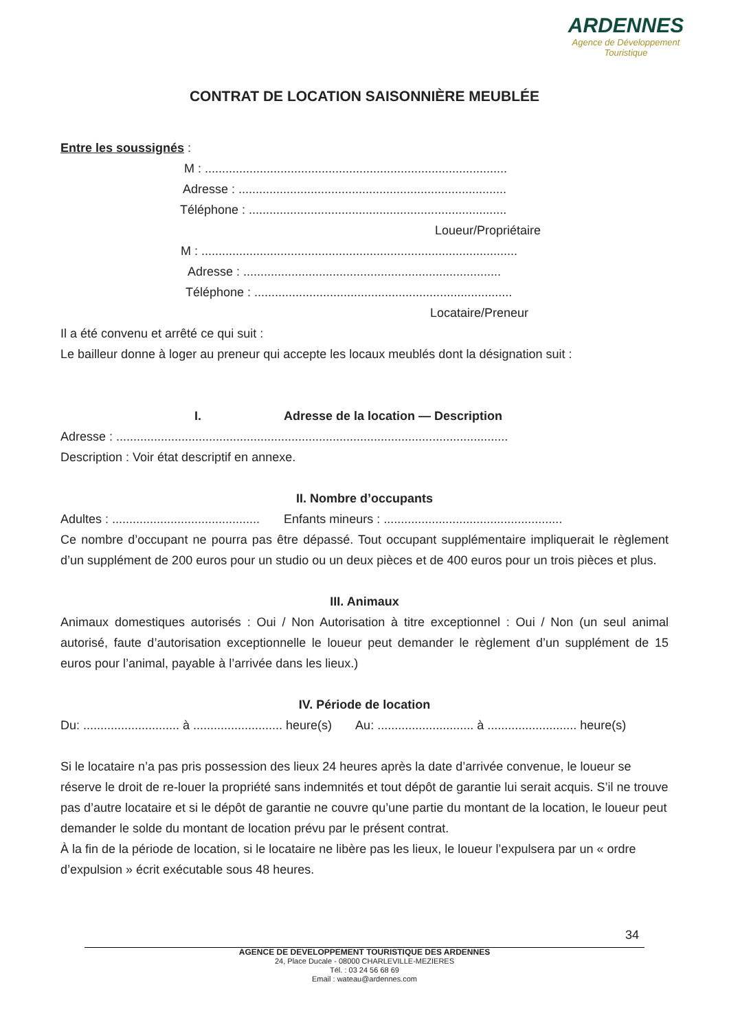ARDENNES
Agence de Développement
Touristique
CONTRAT DE LOCATION SAISONNIÈRE MEUBLÉE
Entre les soussignés :
M : ........................................................................................
Adresse : ..............................................................................
Téléphone : ...........................................................................
Loueur/Propriétaire
M : ............................................................................................
Adresse : ...........................................................................
Téléphone : ...........................................................................
Locataire/Preneur
Il a été convenu et arrêté ce qui suit :
Le bailleur donne à loger au preneur qui accepte les locaux meublés dont la désignation suit :
I. Adresse de la location — Description
Adresse : ..................................................................................................................
Description : Voir état descriptif en annexe.
II. Nombre d’occupants
Adultes : ........................................... Enfants mineurs : ....................................................
Ce nombre d’occupant ne pourra pas être dépassé. Tout occupant supplémentaire impliquerait le règlement d’un supplément de 200 euros pour un studio ou un deux pièces et de 400 euros pour un trois pièces et plus.
III. Animaux
Animaux domestiques autorisés : Oui / Non Autorisation à titre exceptionnel : Oui / Non (un seul animal autorisé, faute d’autorisation exceptionnelle le loueur peut demander le règlement d’un supplément de 15 euros pour l’animal, payable à l’arrivée dans les lieux.)
IV. Période de location
Du: ............................ à .......................... heure(s) Au: ............................ à .......................... heure(s)
Si le locataire n’a pas pris possession des lieux 24 heures après la date d’arrivée convenue, le loueur se réserve le droit de re-louer la propriété sans indemnités et tout dépôt de garantie lui serait acquis. S’il ne trouve pas d’autre locataire et si le dépôt de garantie ne couvre qu’une partie du montant de la location, le loueur peut demander le solde du montant de location prévu par le présent contrat.
À la fin de la période de location, si le locataire ne libère pas les lieux, le loueur l’expulsera par un « ordre d’expulsion » écrit exécutable sous 48 heures.
34
AGENCE DE DEVELOPPEMENT TOURISTIQUE DES ARDENNES
24, Place Ducale - 08000 CHARLEVILLE-MEZIERES
Tél. : 03 24 56 68 69
Email : wateau@ardennes.com